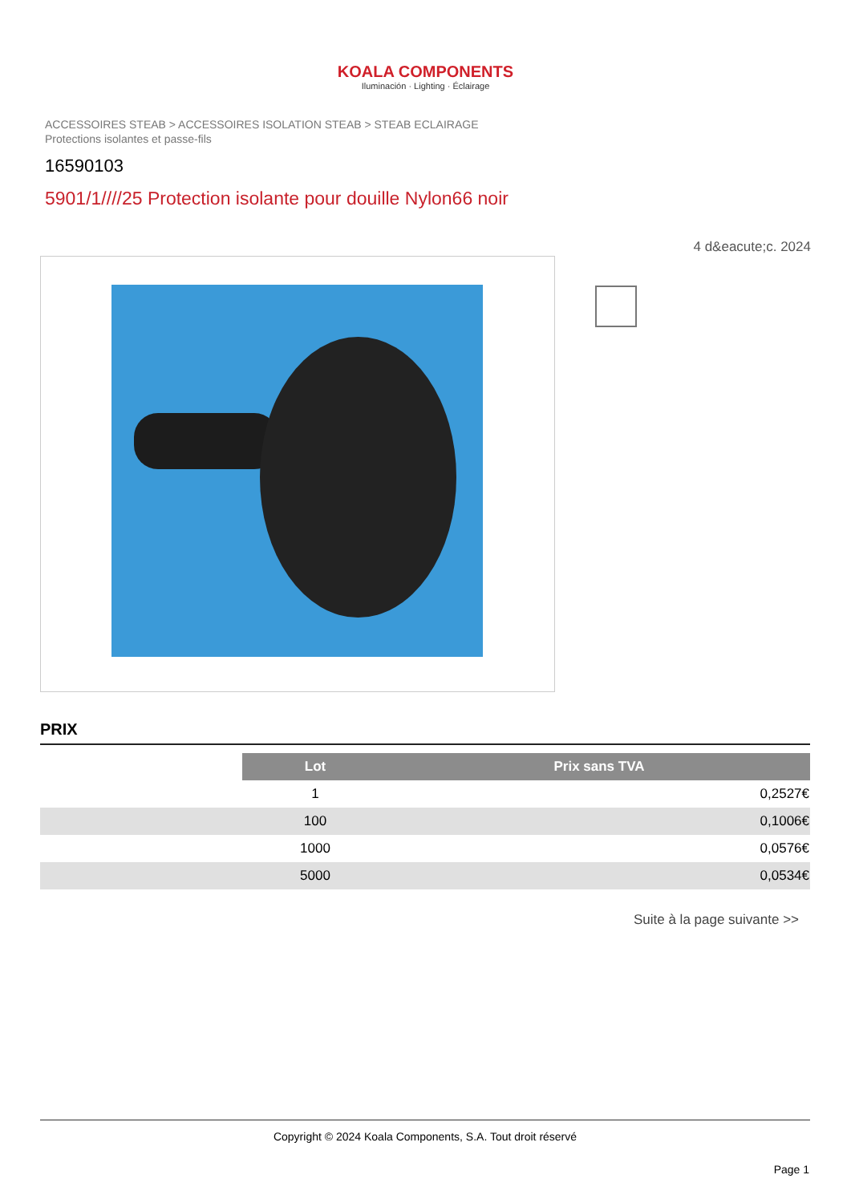KOALA COMPONENTS
Iluminación · Lighting · Éclairage
ACCESSOIRES STEAB > ACCESSOIRES ISOLATION STEAB > STEAB ECLAIRAGE
Protections isolantes et passe-fils
16590103
5901/1////25 Protection isolante pour douille Nylon66 noir
4 d&eacute;c. 2024
PRIX
| | Lot | Prix sans TVA |
| | 1 | 0,2527€ |
| | 100 | 0,1006€ |
| | 1000 | 0,0576€ |
| | 5000 | 0,0534€ |
Suite à la page suivante >>
Copyright © 2024 Koala Components, S.A. Tout droit réservé
Page 1